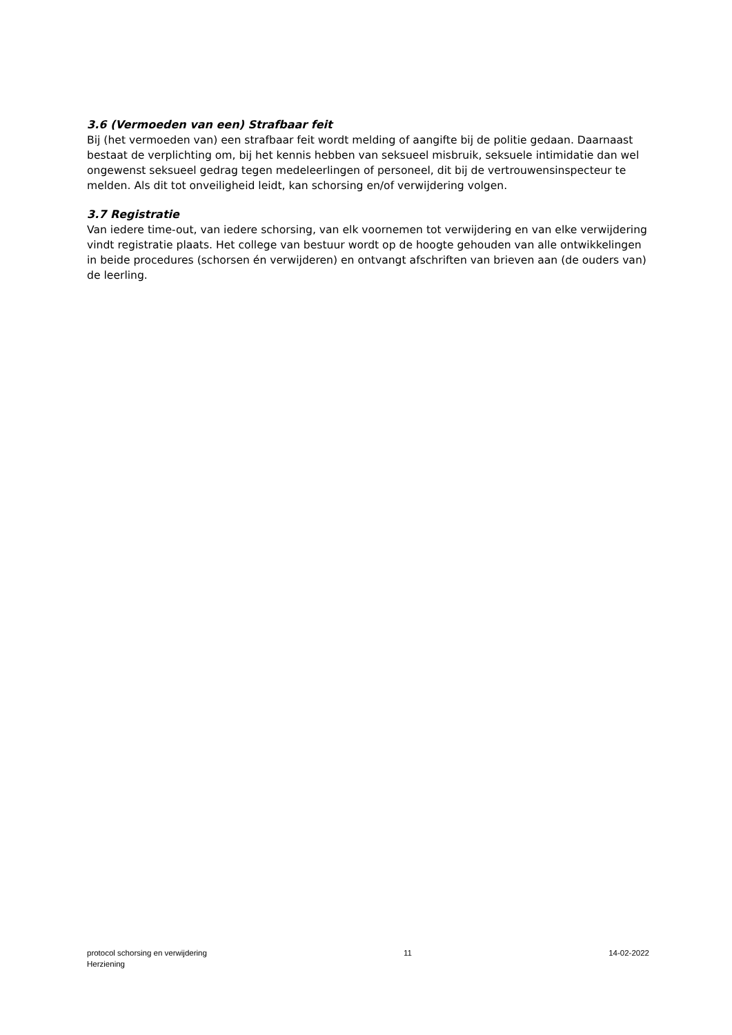3.6 (Vermoeden van een) Strafbaar feit
Bij (het vermoeden van) een strafbaar feit wordt melding of aangifte bij de politie gedaan. Daarnaast bestaat de verplichting om, bij het kennis hebben van seksueel misbruik, seksuele intimidatie dan wel ongewenst seksueel gedrag tegen medeleerlingen of personeel, dit bij de vertrouwensinspecteur te melden. Als dit tot onveiligheid leidt, kan schorsing en/of verwijdering volgen.
3.7 Registratie
Van iedere time-out, van iedere schorsing, van elk voornemen tot verwijdering en van elke verwijdering vindt registratie plaats. Het college van bestuur wordt op de hoogte gehouden van alle ontwikkelingen in beide procedures (schorsen én verwijderen) en ontvangt afschriften van brieven aan (de ouders van) de leerling.
protocol schorsing en verwijdering
Herziening
11 14-02-2022